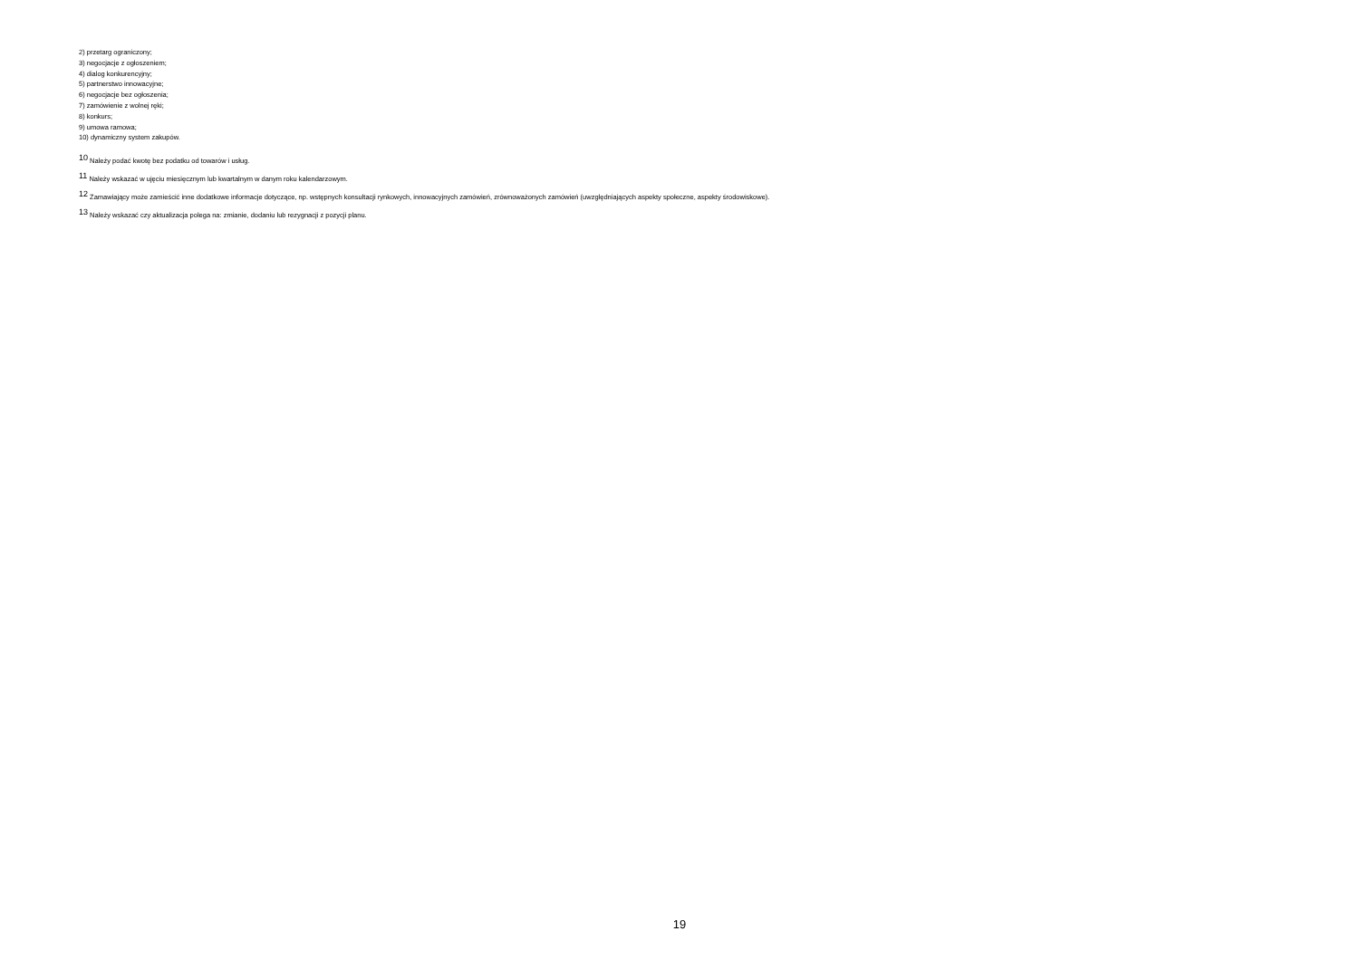2) przetarg ograniczony;
3) negocjacje z ogłoszeniem;
4) dialog konkurencyjny;
5) partnerstwo innowacyjne;
6) negocjacje bez ogłoszenia;
7) zamówienie z wolnej ręki;
8) konkurs;
9) umowa ramowa;
10) dynamiczny system zakupów.
<sup>10</sup> Należy podać kwotę bez podatku od towarów i usług.
<sup>11</sup> Należy wskazać w ujęciu miesięcznym lub kwartalnym w danym roku kalendarzowym.
<sup>12</sup> Zamawiający może zamieścić inne dodatkowe informacje dotyczące, np. wstępnych konsultacji rynkowych, innowacyjnych zamówień, zrównoważonych zamówień (uwzględniających aspekty społeczne, aspekty środowiskowe).
<sup>13</sup> Należy wskazać czy aktualizacja polega na: zmianie, dodaniu lub rezygnacji z pozycji planu.
19